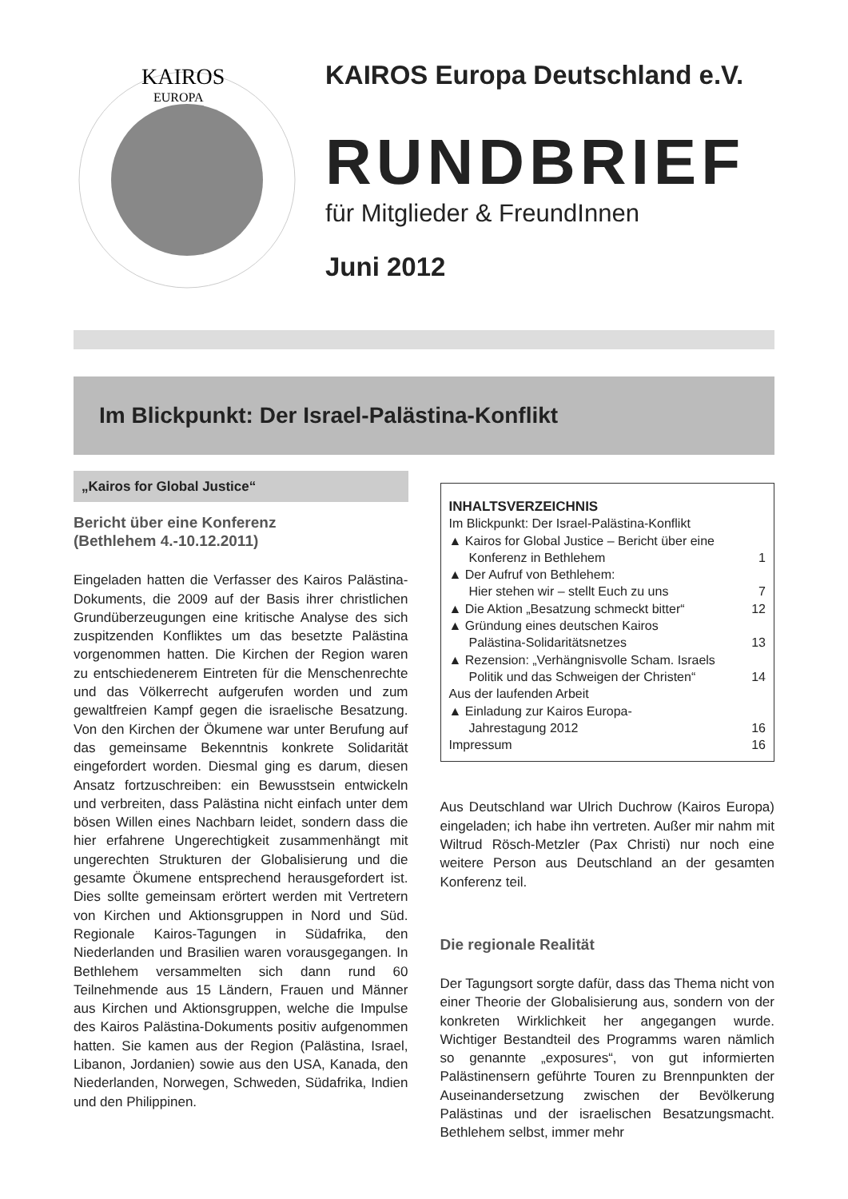KAIROS
EUROPA
KAIROS Europa Deutschland e.V.
RUNDBRIEF
für Mitglieder & FreundInnen
Juni 2012
Im Blickpunkt: Der Israel-Palästina-Konflikt
„Kairos for Global Justice“
Bericht über eine Konferenz
(Bethlehem 4.-10.12.2011)
Eingeladen hatten die Verfasser des Kairos Palästina-Dokuments, die 2009 auf der Basis ihrer christlichen Grundüberzeugungen eine kritische Analyse des sich zuspitzenden Konfliktes um das besetzte Palästina vorgenommen hatten. Die Kirchen der Region waren zu entschiedenerem Eintreten für die Menschenrechte und das Völkerrecht aufgerufen worden und zum gewaltfreien Kampf gegen die israelische Besatzung. Von den Kirchen der Ökumene war unter Berufung auf das gemeinsame Bekenntnis konkrete Solidarität eingefordert worden. Diesmal ging es darum, diesen Ansatz fortzuschreiben: ein Bewusstsein entwickeln und verbreiten, dass Palästina nicht einfach unter dem bösen Willen eines Nachbarn leidet, sondern dass die hier erfahrene Ungerechtigkeit zusammenhängt mit ungerechten Strukturen der Globalisierung und die gesamte Ökumene entsprechend herausgefordert ist. Dies sollte gemeinsam erörtert werden mit Vertretern von Kirchen und Aktionsgruppen in Nord und Süd. Regionale Kairos-Tagungen in Südafrika, den Niederlanden und Brasilien waren vorausgegangen. In Bethlehem versammelten sich dann rund 60 Teilnehmende aus 15 Ländern, Frauen und Männer aus Kirchen und Aktionsgruppen, welche die Impulse des Kairos Palästina-Dokuments positiv aufgenommen hatten. Sie kamen aus der Region (Palästina, Israel, Libanon, Jordanien) sowie aus den USA, Kanada, den Niederlanden, Norwegen, Schweden, Südafrika, Indien und den Philippinen.
INHALTSVERZEICHNIS
Im Blickpunkt: Der Israel-Palästina-Konflikt
▲ Kairos for Global Justice – Bericht über eine
Konferenz in Bethlehem 1
▲ Der Aufruf von Bethlehem:
Hier stehen wir – stellt Euch zu uns 7
▲ Die Aktion „Besatzung schmeckt bitter“12
▲ Gründung eines deutschen Kairos
Palästina-Solidaritätsnetzes 13
▲ Rezension: „Verhängnisvolle Scham. Israels
Politik und das Schweigen der Christen“14
Aus der laufenden Arbeit
▲ Einladung zur Kairos Europa-
Jahrestagung 2012 16
Impressum 16
Aus Deutschland war Ulrich Duchrow (Kairos Europa) eingeladen; ich habe ihn vertreten. Außer mir nahm mit Wiltrud Rösch-Metzler (Pax Christi) nur noch eine weitere Person aus Deutschland an der gesamten Konferenz teil.
Die regionale Realität
Der Tagungsort sorgte dafür, dass das Thema nicht von einer Theorie der Globalisierung aus, sondern von der konkreten Wirklichkeit her angegangen wurde. Wichtiger Bestandteil des Programms waren nämlich so genannte „exposures“, von gut informierten Palästinensern geführte Touren zu Brennpunkten der Auseinandersetzung zwischen der Bevölkerung Palästinas und der israelischen Besatzungsmacht. Bethlehem selbst, immer mehr